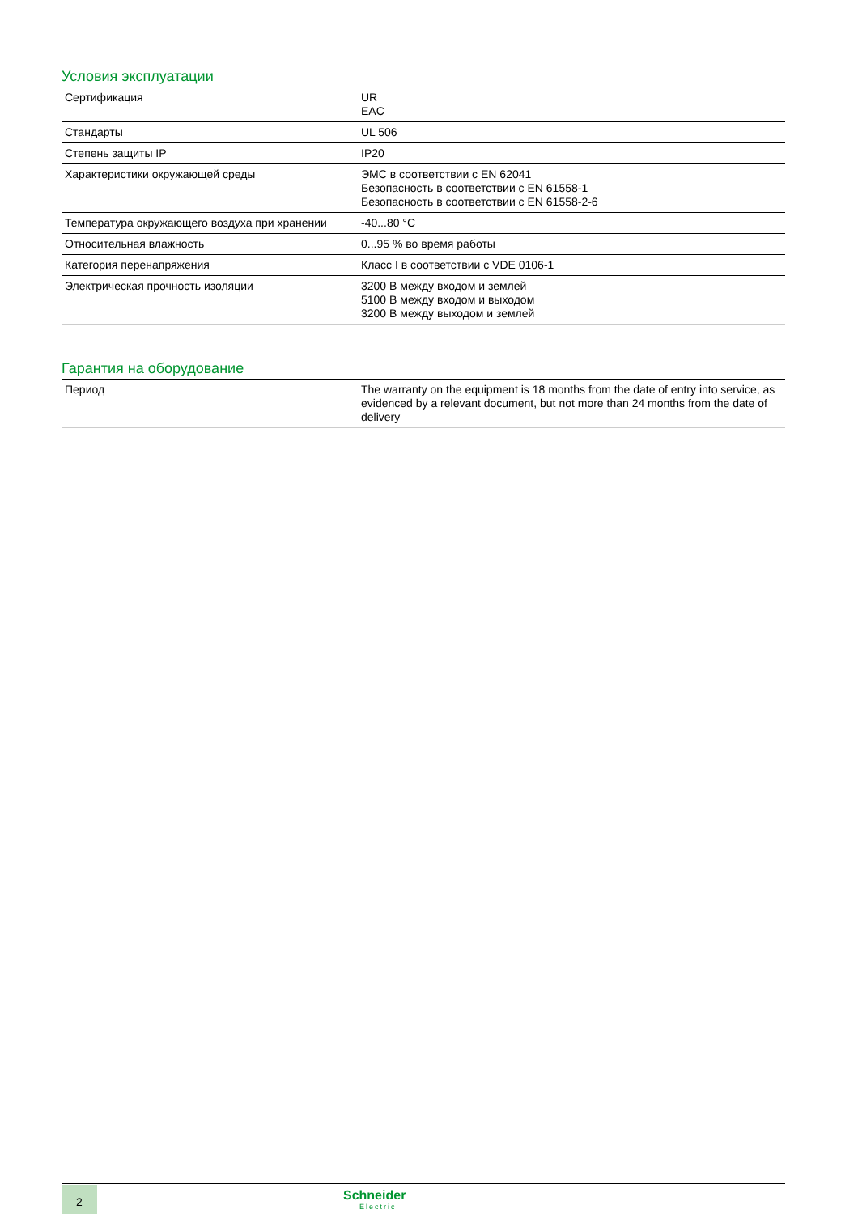Условия эксплуатации
| Сертификация | UR EAC |
| Стандарты | UL 506 |
| Степень защиты IP | IP20 |
| Характеристики окружающей среды | ЭМС в соответствии с EN 62041 Безопасность в соответствии с EN 61558-1 Безопасность в соответствии с EN 61558-2-6 |
| Температура окружающего воздуха при хранении | -40...80 °C |
| Относительная влажность | 0...95 % во время работы |
| Категория перенапряжения | Класс I в соответствии с VDE 0106-1 |
| Электрическая прочность изоляции | 3200 В между входом и землей 5100 В между входом и выходом 3200 В между выходом и землей |
Гарантия на оборудование
| Период | The warranty on the equipment is 18 months from the date of entry into service, as evidenced by a relevant document, but not more than 24 months from the date of delivery |
2 Schneider
Electric